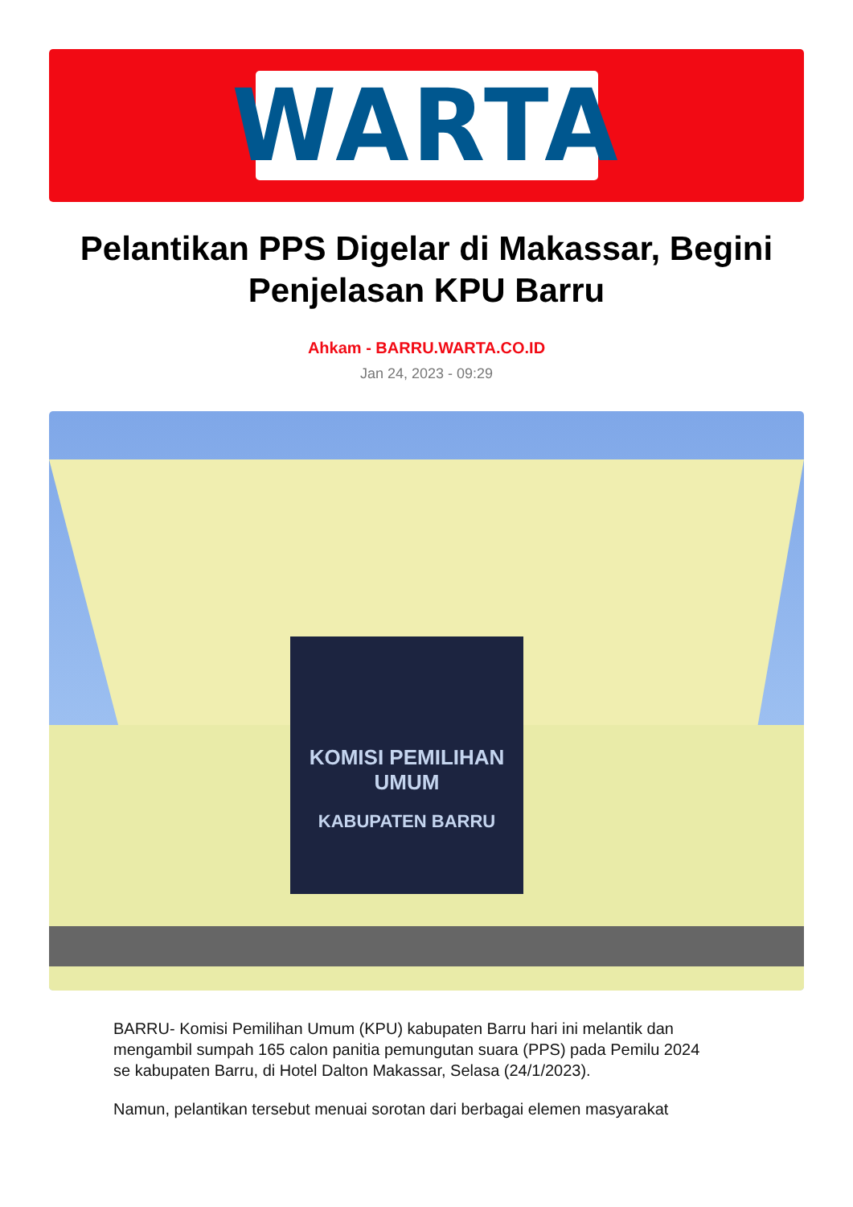WARTA
Pelantikan PPS Digelar di Makassar, Begini Penjelasan KPU Barru
Ahkam - BARRU.WARTA.CO.ID
Jan 24, 2023 - 09:29
KOMISI PEMILIHAN UMUM
KABUPATEN BARRU
BARRU- Komisi Pemilihan Umum (KPU) kabupaten Barru hari ini melantik dan mengambil sumpah 165 calon panitia pemungutan suara (PPS) pada Pemilu 2024 se kabupaten Barru, di Hotel Dalton Makassar, Selasa (24/1/2023).
Namun, pelantikan tersebut menuai sorotan dari berbagai elemen masyarakat